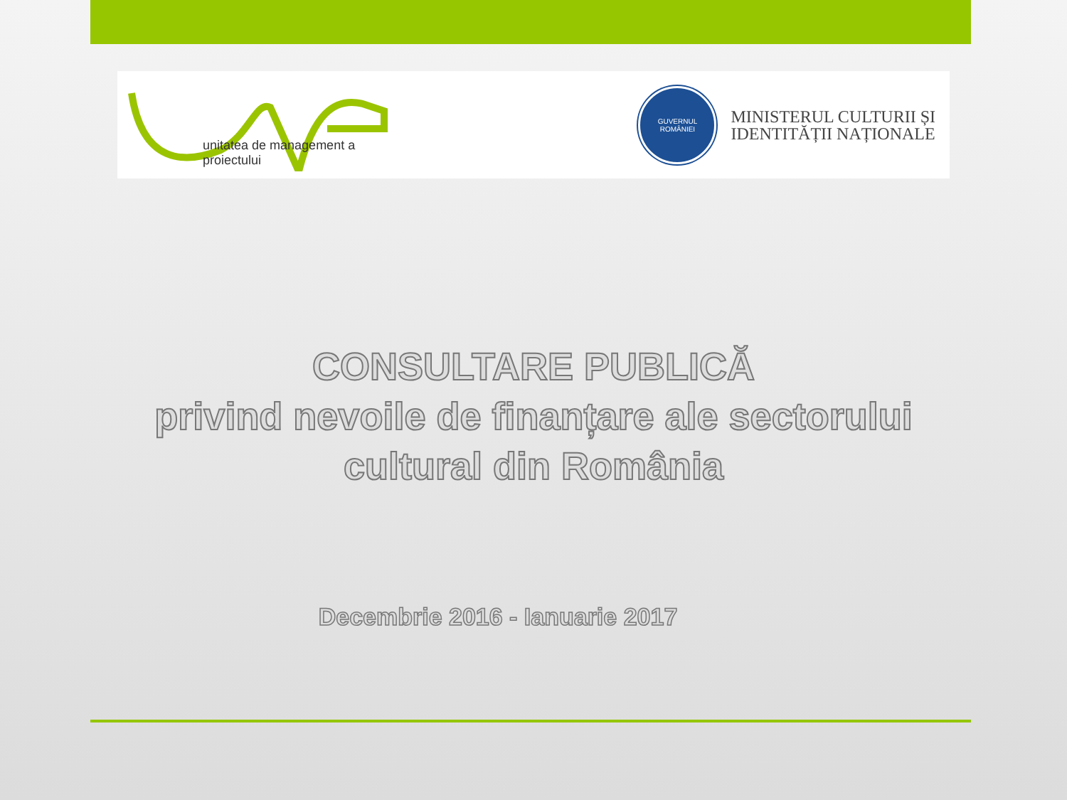unitatea de management a proiectului
GUVERNUL
ROMÂNIEI
MINISTERUL CULTURII ȘI
IDENTITĂȚII NAȚIONALE
CONSULTARE PUBLICĂ
privind nevoile de finanțare ale sectorului
cultural din România
Decembrie 2016 - Ianuarie 2017